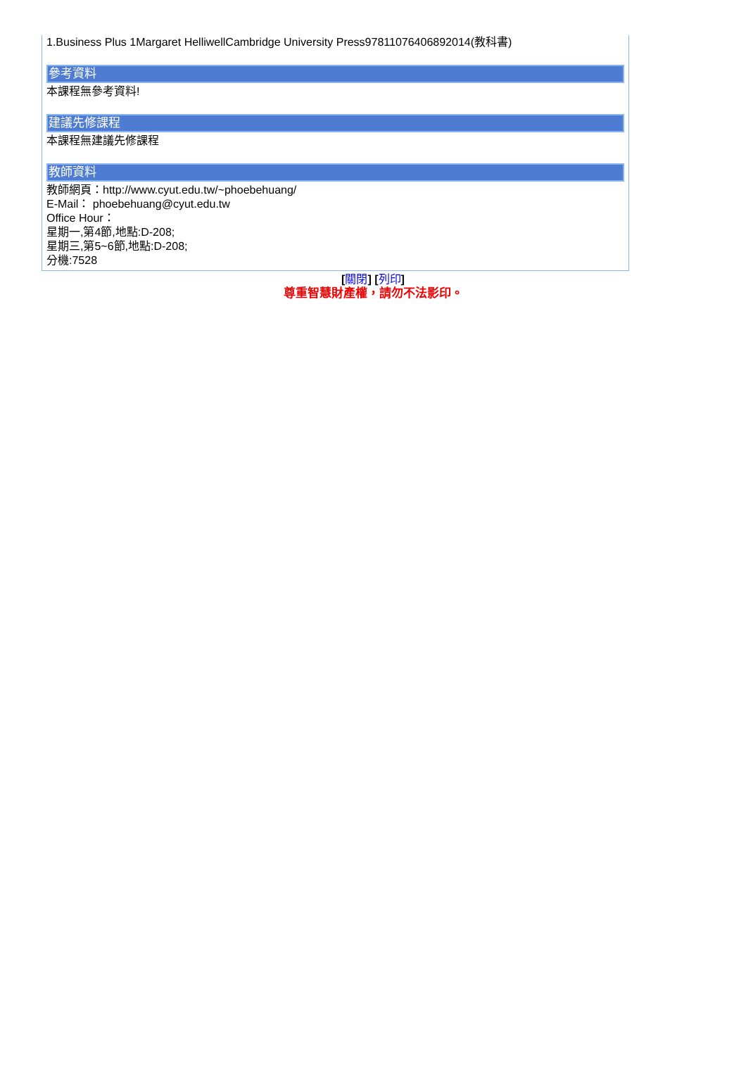1.Business Plus 1Margaret HelliwellCambridge University Press97811076406892014(教科書)
參考資料
本課程無參考資料!
建議先修課程
本課程無建議先修課程
教師資料
教師網頁：http://www.cyut.edu.tw/~phoebehuang/
E-Mail： phoebehuang@cyut.edu.tw
Office Hour：
星期一,第4節,地點:D-208;
星期三,第5~6節,地點:D-208;
分機:7528
[關閉] [列印]
尊重智慧財產權，請勿不法影印。